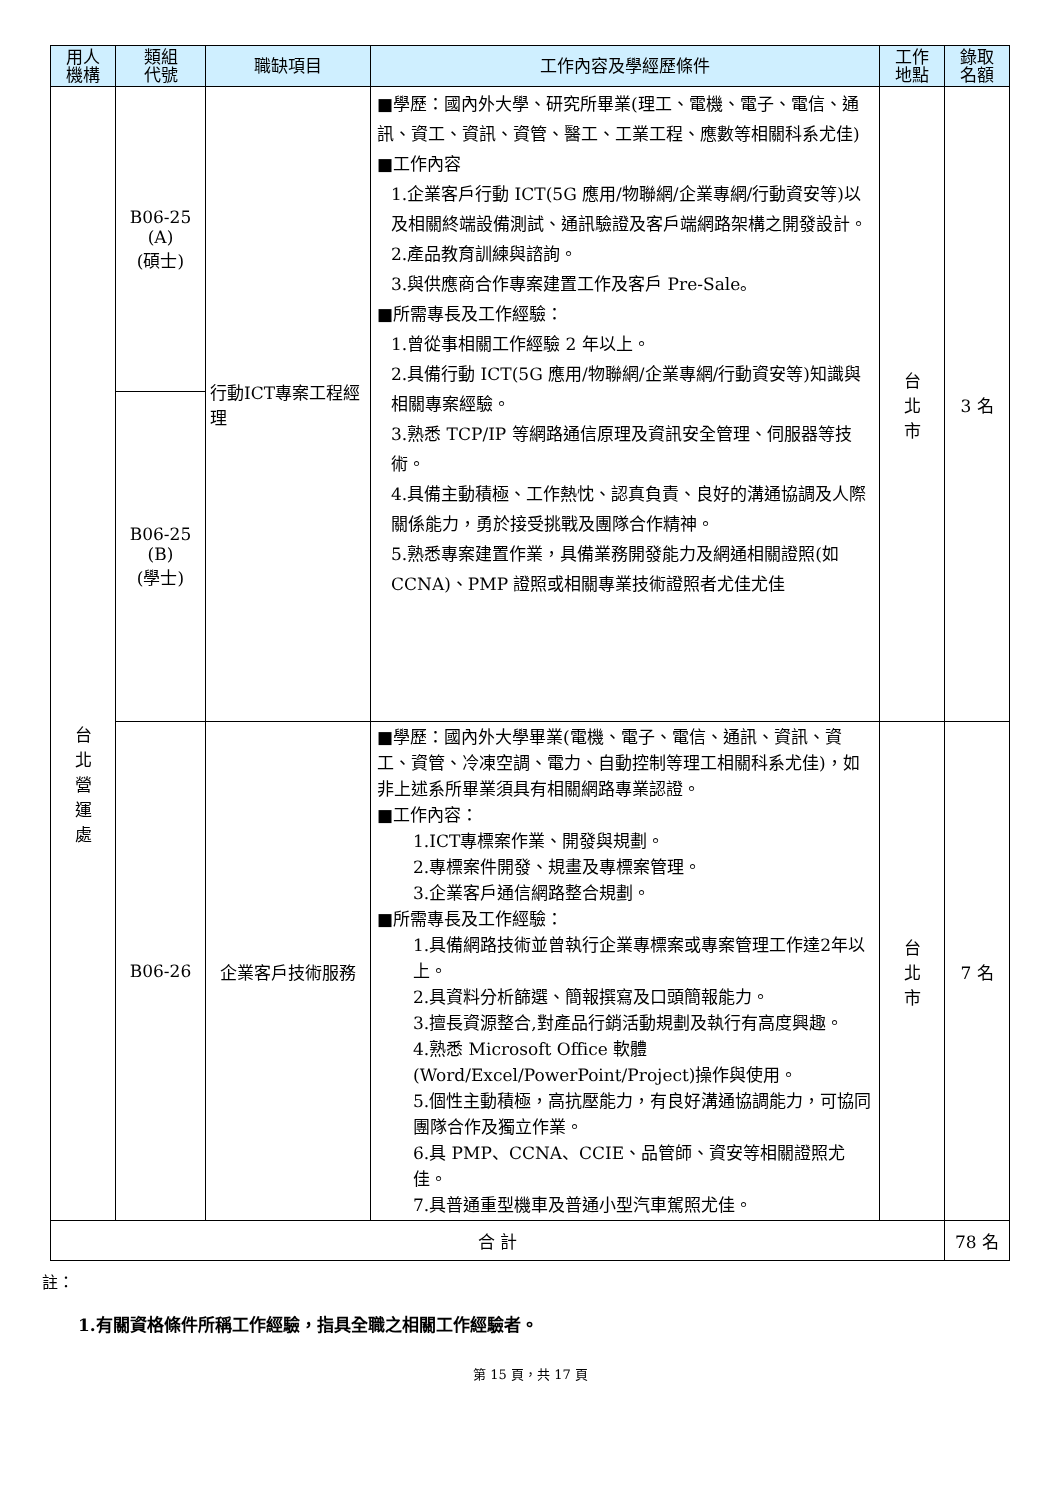| 用人 機構 | 類組 代號 | 職缺項目 | 工作內容及學經歷條件 | 工作 地點 | 錄取 名額 |
| --- | --- | --- | --- | --- | --- |
| 台 北 營 運 處 | B06-25 (A) (碩士) | 行動ICT專案工程經理 | ■學歷：國內外大學、研究所畢業(理工、電機、電子、電信、通訊、資工、資訊、資管、醫工、工業工程、應數等相關科系尤佳) ■工作內容 1.企業客戶行動 ICT(5G 應用/物聯網/企業專網/行動資安等)以及相關終端設備測試、通訊驗證及客戶端網路架構之開發設計。 2.產品教育訓練與諮詢。 3.與供應商合作專案建置工作及客戶 Pre-Sale。 ■所需專長及工作經驗： 1.曾從事相關工作經驗 2 年以上。 2.具備行動 ICT(5G 應用/物聯網/企業專網/行動資安等)知識與相關專案經驗。 3.熟悉 TCP/IP 等網路通信原理及資訊安全管理、伺服器等技術。 4.具備主動積極、工作熱忱、認真負責、良好的溝通協調及人際關係能力，勇於接受挑戰及團隊合作精神。 5.熟悉專案建置作業，具備業務開發能力及網通相關證照(如 CCNA)、PMP 證照或相關專業技術證照者尤佳尤佳 | 台 北 市 | 3 名 |
| | B06-25 (B) (學士) | | | | |
| | B06-26 | 企業客戶技術服務 | ■學歷：國內外大學畢業(電機、電子、電信、通訊、資訊、資工、資管、冷凍空調、電力、自動控制等理工相關科系尤佳)，如非上述系所畢業須具有相關網路專業認證。 ■工作內容： 1.ICT專標案作業、開發與規劃。 2.專標案件開發、規畫及專標案管理。 3.企業客戶通信網路整合規劃。 ■所需專長及工作經驗： 1.具備網路技術並曾執行企業專標案或專案管理工作達2年以上。 2.具資料分析篩選、簡報撰寫及口頭簡報能力。 3.擅長資源整合,對產品行銷活動規劃及執行有高度興趣。 4.熟悉 Microsoft Office 軟體(Word/Excel/PowerPoint/Project)操作與使用。 5.個性主動積極，高抗壓能力，有良好溝通協調能力，可協同團隊合作及獨立作業。 6.具 PMP、CCNA、CCIE、品管師、資安等相關證照尤佳。 7.具普通重型機車及普通小型汽車駕照尤佳。 | 台 北 市 | 7 名 |
| 合 計 | | | | | 78 名 |
註：
1.有關資格條件所稱工作經驗，指具全職之相關工作經驗者。
第 15 頁，共 17 頁